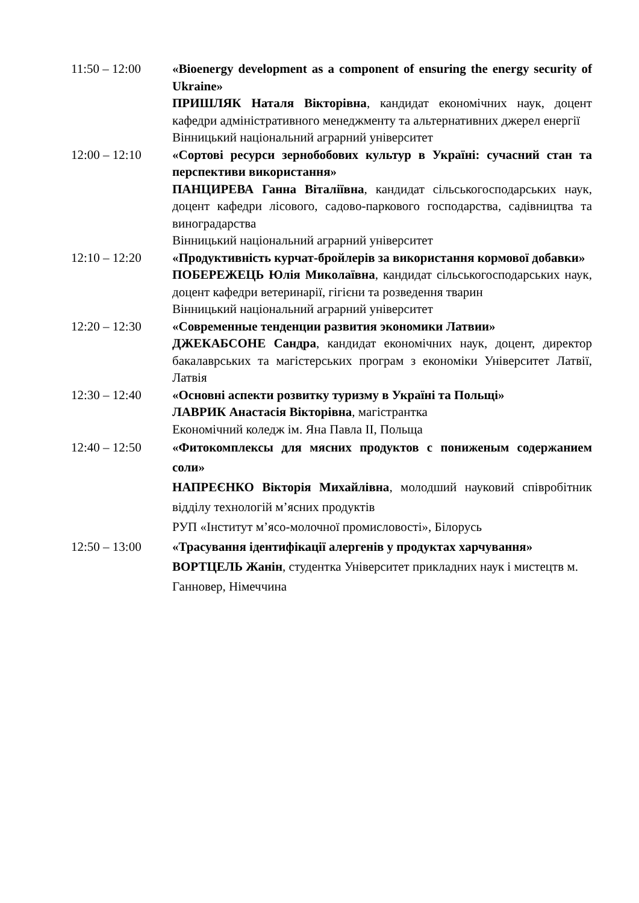11:50 – 12:00 «Bioenergy development as a component of ensuring the energy security of Ukraine»
ПРИШЛЯК Наталя Вікторівна, кандидат економічних наук, доцент кафедри адміністративного менеджменту та альтернативних джерел енергії
Вінницький національний аграрний університет
12:00 – 12:10 «Сортові ресурси зернобобових культур в Україні: сучасний стан та перспективи використання»
ПАНЦИРЕВА Ганна Віталіївна, кандидат сільськогосподарських наук, доцент кафедри лісового, садово-паркового господарства, садівництва та виноградарства
Вінницький національний аграрний університет
12:10 – 12:20 «Продуктивність курчат-бройлерів за використання кормової добавки»
ПОБЕРЕЖЕЦЬ Юлія Миколаївна, кандидат сільськогосподарських наук, доцент кафедри ветеринарії, гігієни та розведення тварин
Вінницький національний аграрний університет
12:20 – 12:30 «Современные тенденции развития экономики Латвии»
ДЖЕКАБСОНЕ Сандра, кандидат економічних наук, доцент, директор бакалаврських та магістерських програм з економіки Університет Латвії, Латвія
12:30 – 12:40 «Основні аспекти розвитку туризму в Україні та Польщі»
ЛАВРИК Анастасія Вікторівна, магістрантка
Економічний коледж ім. Яна Павла II, Польща
12:40 – 12:50 «Фитокомплексы для мясних продуктов с пониженым содержанием соли»
НАПРЕЄНКО Вікторія Михайлівна, молодший науковий співробітник відділу технологій м’ясних продуктів
РУП «Інститут м’ясо-молочної промисловості», Білорусь
12:50 – 13:00 «Трасування ідентифікації алергенів у продуктах харчування»
ВОРТЦЕЛЬ Жанін, студентка Університет прикладних наук і мистецтв м. Ганновер, Німеччина